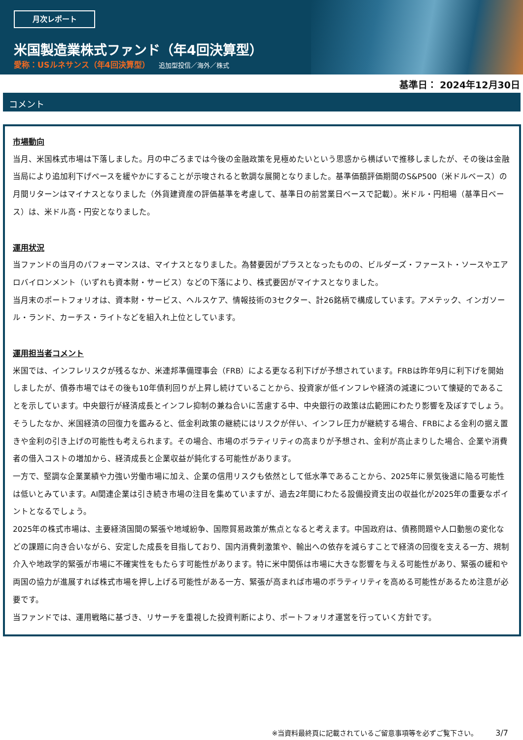月次レポート
米国製造業株式ファンド（年4回決算型）
愛称：USルネサンス（年4回決算型） 追加型投信／海外／株式
基準日： 2024年12月30日
コメント
市場動向
当月、米国株式市場は下落しました。月の中ごろまでは今後の金融政策を見極めたいという思惑から横ばいで推移しましたが、その後は金融当局により追加利下げペースを緩やかにすることが示唆されると軟調な展開となりました。基準価額評価期間のS&P500（米ドルベース）の月間リターンはマイナスとなりました（外貨建資産の評価基準を考慮して、基準日の前営業日ベースで記載）。米ドル・円相場（基準日ベース）は、米ドル高・円安となりました。
運用状況
当ファンドの当月のパフォーマンスは、マイナスとなりました。為替要因がプラスとなったものの、ビルダーズ・ファースト・ソースやエアロバイロンメント（いずれも資本財・サービス）などの下落により、株式要因がマイナスとなりました。
当月末のポートフォリオは、資本財・サービス、ヘルスケア、情報技術の3セクター、計26銘柄で構成しています。アメテック、インガソール・ランド、カーチス・ライトなどを組入れ上位としています。
運用担当者コメント
米国では、インフレリスクが残るなか、米連邦準備理事会（FRB）による更なる利下げが予想されています。FRBは昨年9月に利下げを開始しましたが、債券市場ではその後も10年債利回りが上昇し続けていることから、投資家が低インフレや経済の減速について懐疑的であることを示しています。中央銀行が経済成長とインフレ抑制の兼ね合いに苦慮する中、中央銀行の政策は広範囲にわたり影響を及ぼすでしょう。そうしたなか、米国経済の回復力を鑑みると、低金利政策の継続にはリスクが伴い、インフレ圧力が継続する場合、FRBによる金利の据え置きや金利の引き上げの可能性も考えられます。その場合、市場のボラティリティの高まりが予想され、金利が高止まりした場合、企業や消費者の借入コストの増加から、経済成長と企業収益が鈍化する可能性があります。
一方で、堅調な企業業績や力強い労働市場に加え、企業の信用リスクも依然として低水準であることから、2025年に景気後退に陥る可能性は低いとみています。AI関連企業は引き続き市場の注目を集めていますが、過去2年間にわたる設備投資支出の収益化が2025年の重要なポイントとなるでしょう。
2025年の株式市場は、主要経済国間の緊張や地域紛争、国際貿易政策が焦点となると考えます。中国政府は、債務問題や人口動態の変化などの課題に向き合いながら、安定した成長を目指しており、国内消費刺激策や、輸出への依存を減らすことで経済の回復を支える一方、規制介入や地政学的緊張が市場に不確実性をもたらす可能性があります。特に米中関係は市場に大きな影響を与える可能性があり、緊張の緩和や両国の協力が進展すれば株式市場を押し上げる可能性がある一方、緊張が高まれば市場のボラティリティを高める可能性があるため注意が必要です。
当ファンドでは、運用戦略に基づき、リサーチを重視した投資判断により、ポートフォリオ運営を行っていく方針です。
※当資料最終頁に記載されているご留意事項等を必ずご覧下さい。 3/7